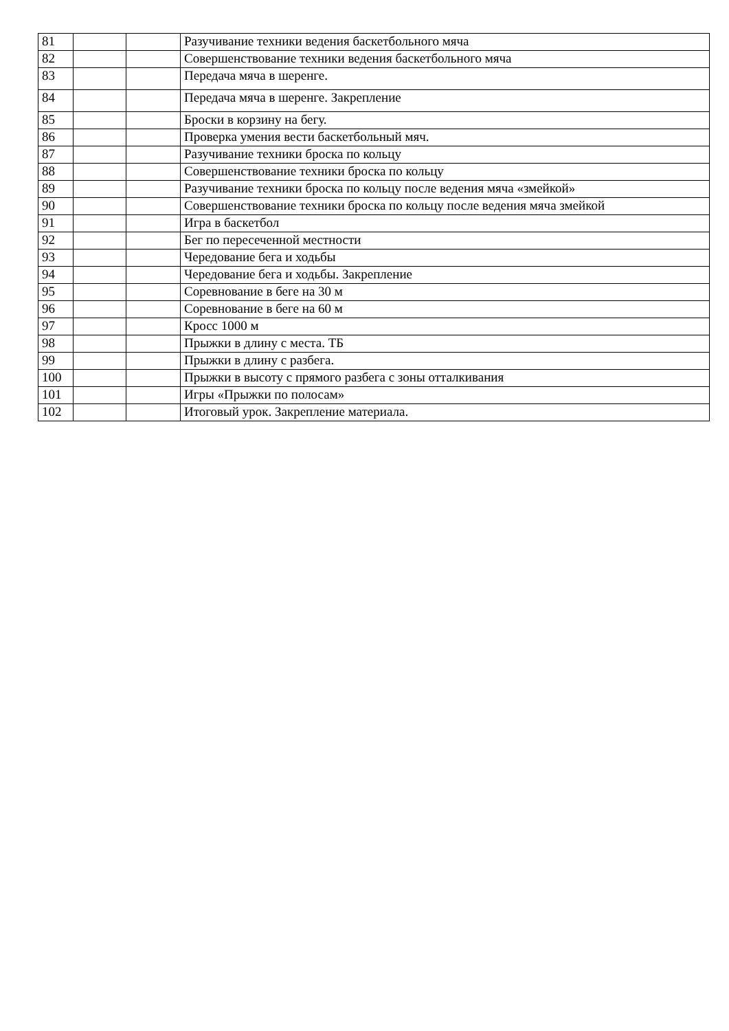| 81 | | | Разучивание техники ведения баскетбольного мяча |
| 82 | | | Совершенствование техники ведения баскетбольного мяча |
| 83 | | | Передача мяча в шеренге. |
| 84 | | | Передача мяча в шеренге. Закрепление |
| 85 | | | Броски в корзину на бегу. |
| 86 | | | Проверка умения вести баскетбольный мяч. |
| 87 | | | Разучивание техники броска по кольцу |
| 88 | | | Совершенствование техники броска по кольцу |
| 89 | | | Разучивание техники броска по кольцу после ведения мяча «змейкой» |
| 90 | | | Совершенствование техники броска по кольцу после ведения мяча змейкой |
| 91 | | | Игра в баскетбол |
| 92 | | | Бег по пересеченной местности |
| 93 | | | Чередование бега и ходьбы |
| 94 | | | Чередование бега и ходьбы. Закрепление |
| 95 | | | Соревнование в беге на 30 м |
| 96 | | | Соревнование в беге на 60 м |
| 97 | | | Кросс 1000 м |
| 98 | | | Прыжки в длину с места. ТБ |
| 99 | | | Прыжки в длину с разбега. |
| 100 | | | Прыжки в высоту с прямого разбега с зоны отталкивания |
| 101 | | | Игры «Прыжки по полосам» |
| 102 | | | Итоговый урок. Закрепление материала. |